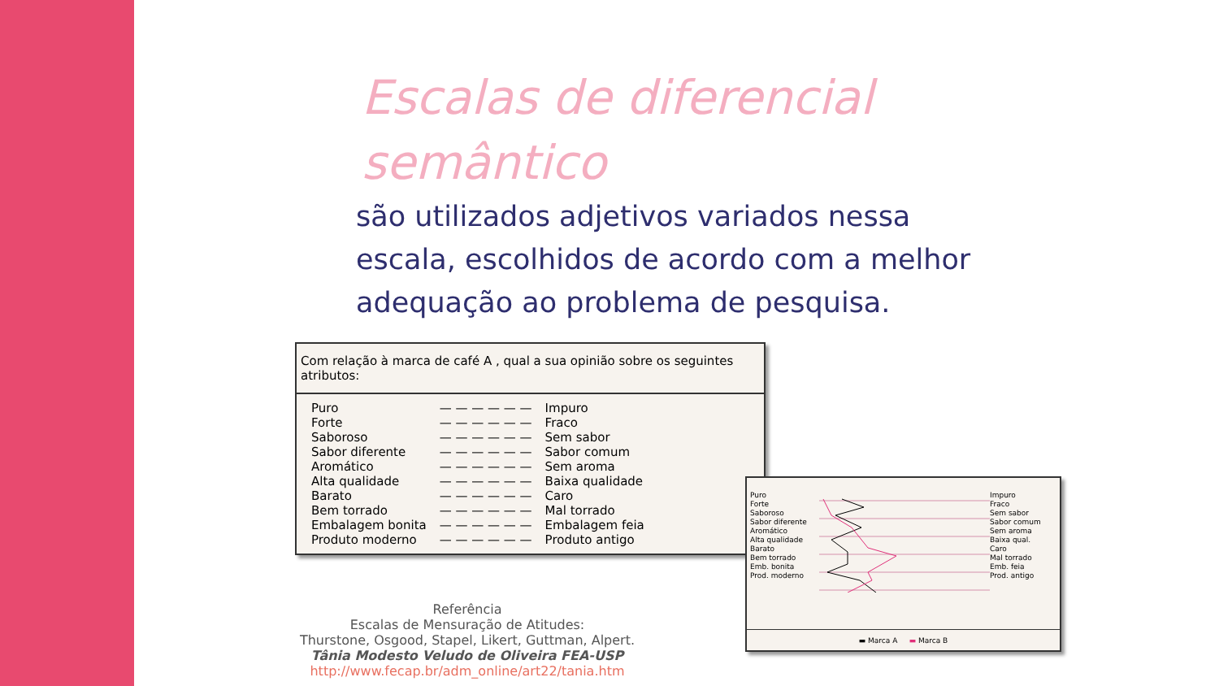Escalas de diferencial semântico
são utilizados adjetivos variados nessa escala, escolhidos de acordo com a melhor adequação ao problema de pesquisa.
Com relação à marca de café A , qual a sua opinião sobre os seguintes atributos:
| Puro | — — — — — — | Impuro |
| Forte | — — — — — — | Fraco |
| Saboroso | — — — — — — | Sem sabor |
| Sabor diferente | — — — — — — | Sabor comum |
| Aromático | — — — — — — | Sem aroma |
| Alta qualidade | — — — — — — | Baixa qualidade |
| Barato | — — — — — — | Caro |
| Bem torrado | — — — — — — | Mal torrado |
| Embalagem bonita | — — — — — — | Embalagem feia |
| Produto moderno | — — — — — — | Produto antigo |
Puro
Forte
Saboroso
Sabor diferente
Aromático
Alta qualidade
Barato
Bem torrado
Emb. bonita
Prod. moderno
Impuro
Fraco
Sem sabor
Sabor comum
Sem aroma
Baixa qual.
Caro
Mal torrado
Emb. feia
Prod. antigo
▬ Marca A ▬ Marca B
Referência
Escalas de Mensuração de Atitudes:
Thurstone, Osgood, Stapel, Likert, Guttman, Alpert.
Tânia Modesto Veludo de Oliveira FEA-USP
http://www.fecap.br/adm_online/art22/tania.htm